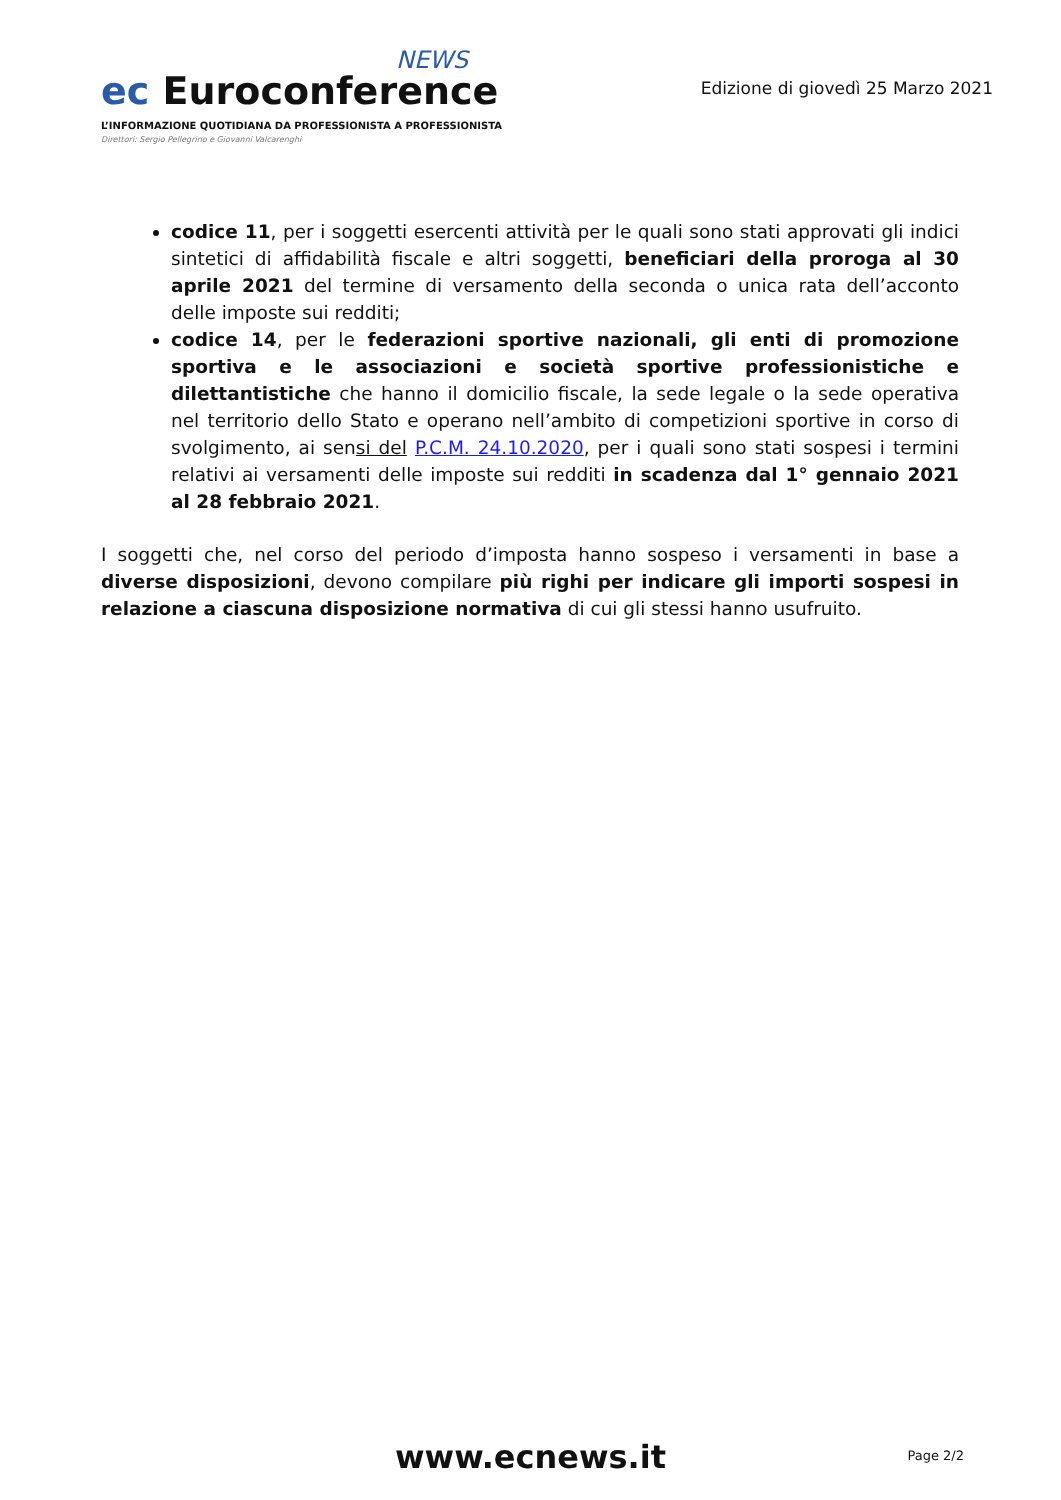NEWS
ec Euroconference
L’INFORMAZIONE QUOTIDIANA DA PROFESSIONISTA A PROFESSIONISTA
Direttori: Sergio Pellegrino e Giovanni Valcarenghi
Edizione di giovedì 25 Marzo 2021
codice 11, per i soggetti esercenti attività per le quali sono stati approvati gli indici sintetici di affidabilità fiscale e altri soggetti, beneficiari della proroga al 30 aprile 2021 del termine di versamento della seconda o unica rata dell’acconto delle imposte sui redditi;
codice 14, per le federazioni sportive nazionali, gli enti di promozione sportiva e le associazioni e società sportive professionistiche e dilettantistiche che hanno il domicilio fiscale, la sede legale o la sede operativa nel territorio dello Stato e operano nell’ambito di competizioni sportive in corso di svolgimento, ai sensi del P.C.M. 24.10.2020, per i quali sono stati sospesi i termini relativi ai versamenti delle imposte sui redditi in scadenza dal 1° gennaio 2021 al 28 febbraio 2021.
I soggetti che, nel corso del periodo d’imposta hanno sospeso i versamenti in base a diverse disposizioni, devono compilare più righi per indicare gli importi sospesi in relazione a ciascuna disposizione normativa di cui gli stessi hanno usufruito.
www.ecnews.it
Page 2/2